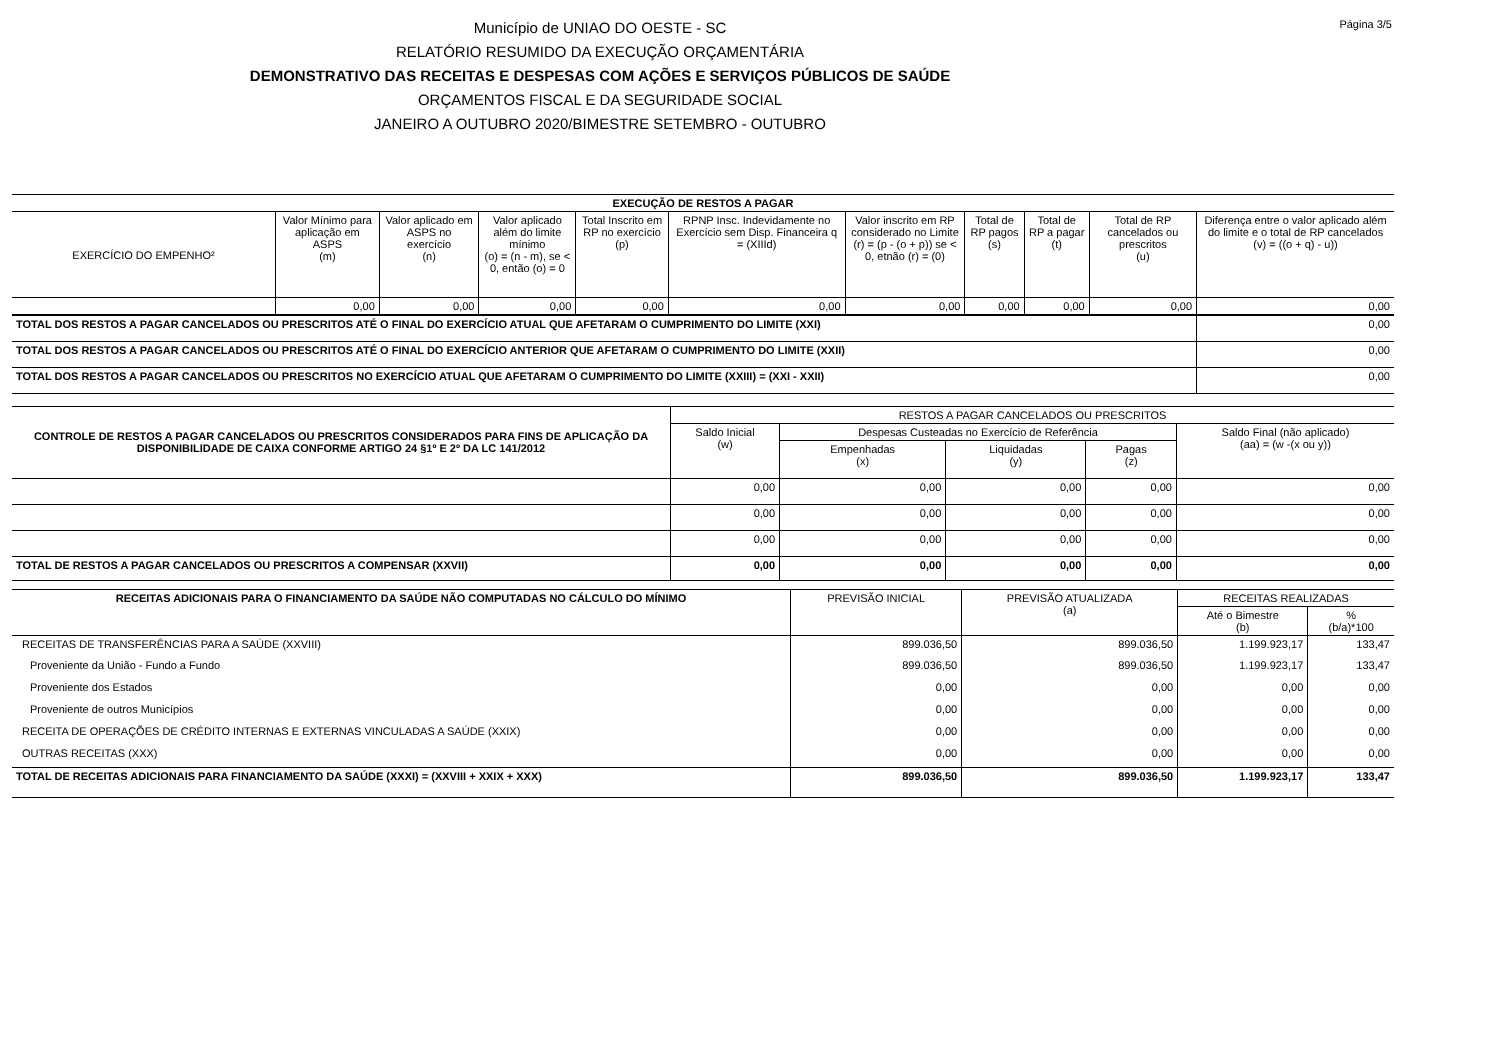Página 3/5
Município de UNIAO DO OESTE - SC
RELATÓRIO RESUMIDO DA EXECUÇÃO ORÇAMENTÁRIA
DEMONSTRATIVO DAS RECEITAS E DESPESAS COM AÇÕES E SERVIÇOS PÚBLICOS DE SAÚDE
ORÇAMENTOS FISCAL E DA SEGURIDADE SOCIAL
JANEIRO A OUTUBRO 2020/BIMESTRE SETEMBRO - OUTUBRO
| EXECUÇÃO DE RESTOS A PAGAR | | | | | | | | | | |
| --- | --- | --- | --- | --- | --- | --- | --- | --- | --- | --- |
| EXERCÍCIO DO EMPENHO² | Valor Mínimo para aplicação em ASPS (m) | Valor aplicado em ASPS no exercício (n) | Valor aplicado além do limite mínimo (o) = (n - m), se < 0, então (o) = 0 | Total Inscrito em RP no exercício (p) | RPNP Insc. Indevidamente no Exercício sem Disp. Financeira q = (XIIId) | Valor inscrito em RP considerado no Limite (r) = (p - (o + p)) se < 0, etnão (r) = (0) | Total de RP pagos (s) | Total de RP a pagar (t) | Total de RP cancelados ou prescritos (u) | Diferença entre o valor aplicado além do limite e o total de RP cancelados (v) = ((o + q) - u)) |
| | 0,00 | 0,00 | 0,00 | 0,00 | 0,00 | 0,00 | 0,00 | 0,00 | 0,00 | 0,00 |
| TOTAL DOS RESTOS A PAGAR CANCELADOS OU PRESCRITOS ATÉ O FINAL DO EXERCÍCIO ATUAL QUE AFETARAM O CUMPRIMENTO DO LIMITE (XXI) | | | | | | | | | | 0,00 |
| TOTAL DOS RESTOS A PAGAR CANCELADOS OU PRESCRITOS ATÉ O FINAL DO EXERCÍCIO ANTERIOR QUE AFETARAM O CUMPRIMENTO DO LIMITE (XXII) | | | | | | | | | | 0,00 |
| TOTAL DOS RESTOS A PAGAR CANCELADOS OU PRESCRITOS NO EXERCÍCIO ATUAL QUE AFETARAM O CUMPRIMENTO DO LIMITE (XXIII) = (XXI - XXII) | | | | | | | | | | 0,00 |
| CONTROLE DE RESTOS A PAGAR CANCELADOS OU PRESCRITOS CONSIDERADOS PARA FINS DE APLICAÇÃO DA DISPONIBILIDADE DE CAIXA CONFORME ARTIGO 24 §1º E 2º DA LC 141/2012 | RESTOS A PAGAR CANCELADOS OU PRESCRITOS | | | | |
| --- | --- | --- | --- | --- | --- |
| | Saldo Inicial (w) | Despesas Custeadas no Exercício de Referência | | | Saldo Final (não aplicado) (aa) = (w -(x ou y)) |
| | | Empenhadas (x) | Liquidadas (y) | Pagas (z) | |
| | 0,00 | 0,00 | 0,00 | 0,00 | 0,00 |
| | 0,00 | 0,00 | 0,00 | 0,00 | 0,00 |
| | 0,00 | 0,00 | 0,00 | 0,00 | 0,00 |
| TOTAL DE RESTOS A PAGAR CANCELADOS OU PRESCRITOS A COMPENSAR (XXVII) | 0,00 | 0,00 | 0,00 | 0,00 | 0,00 |
| RECEITAS ADICIONAIS PARA O FINANCIAMENTO DA SAÚDE NÃO COMPUTADAS NO CÁLCULO DO MÍNIMO | PREVISÃO INICIAL | PREVISÃO ATUALIZADA (a) | RECEITAS REALIZADAS | |
| --- | --- | --- | --- | --- |
| | | | Até o Bimestre (b) | % (b/a)*100 |
| RECEITAS DE TRANSFERÊNCIAS PARA A SAÚDE (XXVIII) | 899.036,50 | 899.036,50 | 1.199.923,17 | 133,47 |
| Proveniente da União - Fundo a Fundo | 899.036,50 | 899.036,50 | 1.199.923,17 | 133,47 |
| Proveniente dos Estados | 0,00 | 0,00 | 0,00 | 0,00 |
| Proveniente de outros Municípios | 0,00 | 0,00 | 0,00 | 0,00 |
| RECEITA DE OPERAÇÕES DE CRÉDITO INTERNAS E EXTERNAS VINCULADAS A SAÚDE (XXIX) | 0,00 | 0,00 | 0,00 | 0,00 |
| OUTRAS RECEITAS (XXX) | 0,00 | 0,00 | 0,00 | 0,00 |
| TOTAL DE RECEITAS ADICIONAIS PARA FINANCIAMENTO DA SAÚDE (XXXI) = (XXVIII + XXIX + XXX) | 899.036,50 | 899.036,50 | 1.199.923,17 | 133,47 |